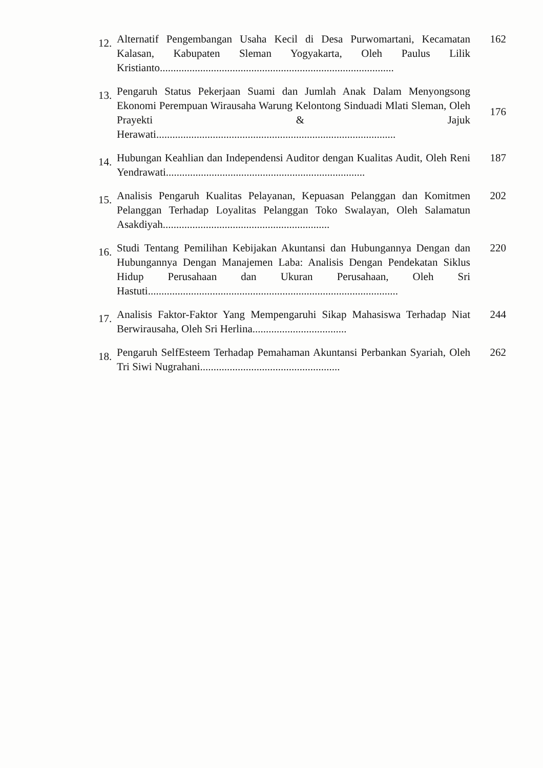12.
Alternatif Pengembangan Usaha Kecil di Desa Purwomartani, Kecamatan Kalasan, Kabupaten Sleman Yogyakarta, Oleh Paulus Lilik Kristianto.......................................................................................
162
13.
Pengaruh Status Pekerjaan Suami dan Jumlah Anak Dalam Menyongsong Ekonomi Perempuan Wirausaha Warung Kelontong Sinduadi Mlati Sleman, Oleh Prayekti & Jajuk Herawati.........................................................................................
176
14.
Hubungan Keahlian dan Independensi Auditor dengan Kualitas Audit, Oleh Reni Yendrawati..........................................................................
187
15.
Analisis Pengaruh Kualitas Pelayanan, Kepuasan Pelanggan dan Komitmen Pelanggan Terhadap Loyalitas Pelanggan Toko Swalayan, Oleh Salamatun Asakdiyah..............................................................
202
16.
Studi Tentang Pemilihan Kebijakan Akuntansi dan Hubungannya Dengan dan Hubungannya Dengan Manajemen Laba: Analisis Dengan Pendekatan Siklus Hidup Perusahaan dan Ukuran Perusahaan, Oleh Sri Hastuti.............................................................................................
220
17.
Analisis Faktor-Faktor Yang Mempengaruhi Sikap Mahasiswa Terhadap Niat Berwirausaha, Oleh Sri Herlina...................................
244
18.
Pengaruh SelfEsteem Terhadap Pemahaman Akuntansi Perbankan Syariah, Oleh Tri Siwi Nugrahani....................................................
262